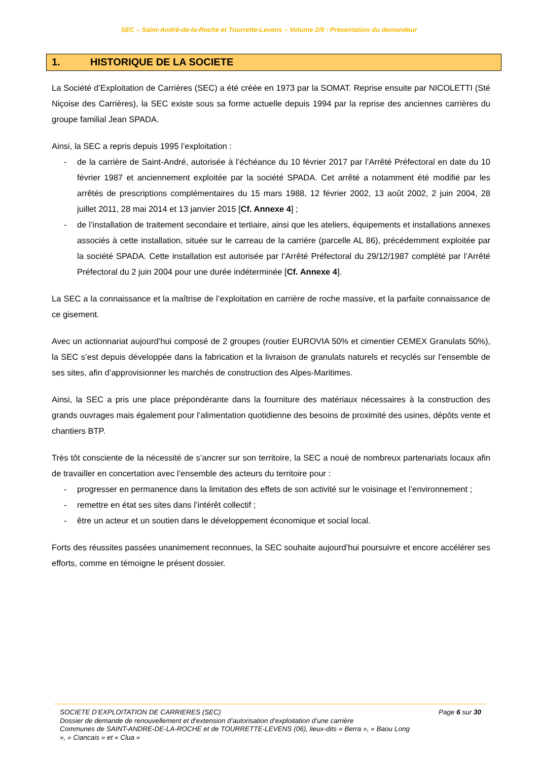SEC – Saint-André-de-la-Roche et Tourrette-Levens – Volume 2/9 : Présentation du demandeur
1. HISTORIQUE DE LA SOCIETE
La Société d’Exploitation de Carrières (SEC) a été créée en 1973 par la SOMAT. Reprise ensuite par NICOLETTI (Sté Niçoise des Carrières), la SEC existe sous sa forme actuelle depuis 1994 par la reprise des anciennes carrières du groupe familial Jean SPADA.
Ainsi, la SEC a repris depuis 1995 l’exploitation :
- de la carrière de Saint-André, autorisée à l’échéance du 10 février 2017 par l’Arrêté Préfectoral en date du 10 février 1987 et anciennement exploitée par la société SPADA. Cet arrêté a notamment été modifié par les arrêtés de prescriptions complémentaires du 15 mars 1988, 12 février 2002, 13 août 2002, 2 juin 2004, 28 juillet 2011, 28 mai 2014 et 13 janvier 2015 [Cf. Annexe 4] ;
- de l’installation de traitement secondaire et tertiaire, ainsi que les ateliers, équipements et installations annexes associés à cette installation, située sur le carreau de la carrière (parcelle AL 86), précédemment exploitée par la société SPADA. Cette installation est autorisée par l’Arrêté Préfectoral du 29/12/1987 complété par l’Arrêté Préfectoral du 2 juin 2004 pour une durée indéterminée [Cf. Annexe 4].
La SEC a la connaissance et la maîtrise de l’exploitation en carrière de roche massive, et la parfaite connaissance de ce gisement.
Avec un actionnariat aujourd’hui composé de 2 groupes (routier EUROVIA 50% et cimentier CEMEX Granulats 50%), la SEC s’est depuis développée dans la fabrication et la livraison de granulats naturels et recyclés sur l’ensemble de ses sites, afin d’approvisionner les marchés de construction des Alpes-Maritimes.
Ainsi, la SEC a pris une place prépondérante dans la fourniture des matériaux nécessaires à la construction des grands ouvrages mais également pour l’alimentation quotidienne des besoins de proximité des usines, dépôts vente et chantiers BTP.
Très tôt consciente de la nécessité de s’ancrer sur son territoire, la SEC a noué de nombreux partenariats locaux afin de travailler en concertation avec l’ensemble des acteurs du territoire pour :
- progresser en permanence dans la limitation des effets de son activité sur le voisinage et l’environnement ;
- remettre en état ses sites dans l’intérêt collectif ;
- être un acteur et un soutien dans le développement économique et social local.
Forts des réussites passées unanimement reconnues, la SEC souhaite aujourd’hui poursuivre et encore accélérer ses efforts, comme en témoigne le présent dossier.
SOCIETE D’EXPLOITATION DE CARRIERES (SEC) Page 6 sur 30
Dossier de demande de renouvellement et d’extension d’autorisation d’exploitation d’une carrière
Communes de SAINT-ANDRE-DE-LA-ROCHE et de TOURRETTE-LEVENS (06), lieux-dits « Berra », « Baou Long », « Ciancais » et « Clua »